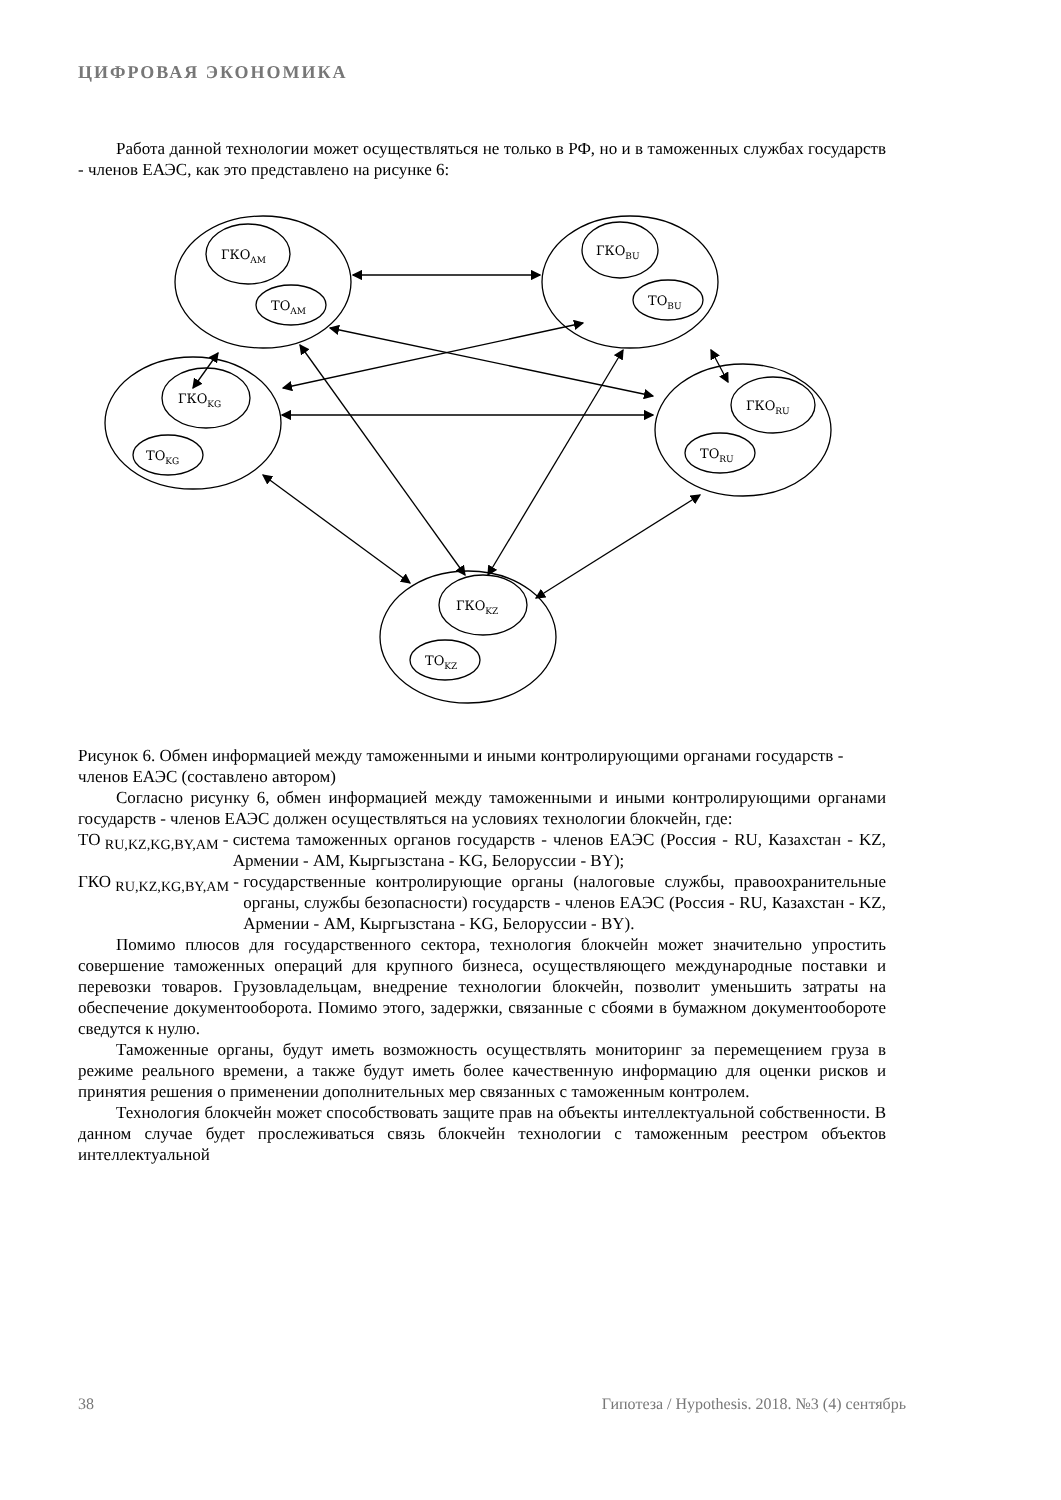ЦИФРОВАЯ ЭКОНОМИКА
Работа данной технологии может осуществляться не только в РФ, но и в таможенных службах государств - членов ЕАЭС, как это представлено на рисунке 6:
ГКОAM
ТОAM
ГКОBU
ТОBU
ГКОKG
ТОKG
ГКОRU
ТОRU
ГКОKZ
ТОKZ
Рисунок 6. Обмен информацией между таможенными и иными контролирующими органами государств - членов ЕАЭС (составлено автором)
Согласно рисунку 6, обмен информацией между таможенными и иными контролирующими органами государств - членов ЕАЭС должен осуществляться на условиях технологии блокчейн, где:
ТО <sub>RU,KZ,KG,BY,AM</sub> - система таможенных органов государств - членов ЕАЭС (Россия - RU, Казахстан - KZ, Армении - AM, Кыргызстана - KG, Белоруссии - BY);
ГКО <sub>RU,KZ,KG,BY,AM</sub> - государственные контролирующие органы (налоговые службы, правоохранительные органы, службы безопасности) государств - членов ЕАЭС (Россия - RU, Казахстан - KZ, Армении - AM, Кыргызстана - KG, Белоруссии - BY).
Помимо плюсов для государственного сектора, технология блокчейн может значительно упростить совершение таможенных операций для крупного бизнеса, осуществляющего международные поставки и перевозки товаров. Грузовладельцам, внедрение технологии блокчейн, позволит уменьшить затраты на обеспечение документооборота. Помимо этого, задержки, связанные с сбоями в бумажном документообороте сведутся к нулю.
Таможенные органы, будут иметь возможность осуществлять мониторинг за перемещением груза в режиме реального времени, а также будут иметь более качественную информацию для оценки рисков и принятия решения о применении дополнительных мер связанных с таможенным контролем.
Технология блокчейн может способствовать защите прав на объекты интеллектуальной собственности. В данном случае будет прослеживаться связь блокчейн технологии с таможенным реестром объектов интеллектуальной
38 Гипотеза / Hypothesis. 2018. №3 (4) сентябрь